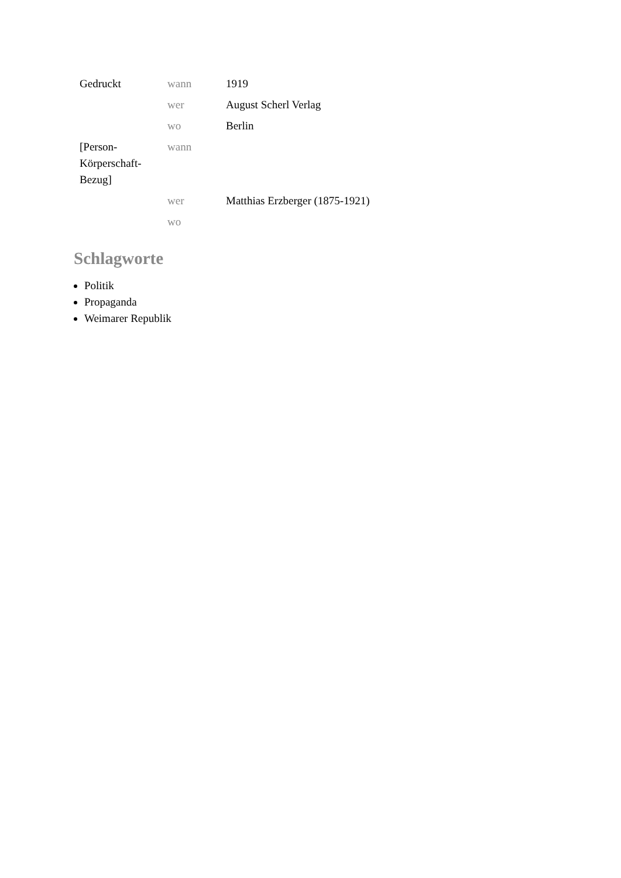| Gedruckt | wann | 1919 |
| | wer | August Scherl Verlag |
| | wo | Berlin |
| [Person-Körperschaft-Bezug] | wann | |
| | wer | Matthias Erzberger (1875-1921) |
| | wo | |
Schlagworte
Politik
Propaganda
Weimarer Republik